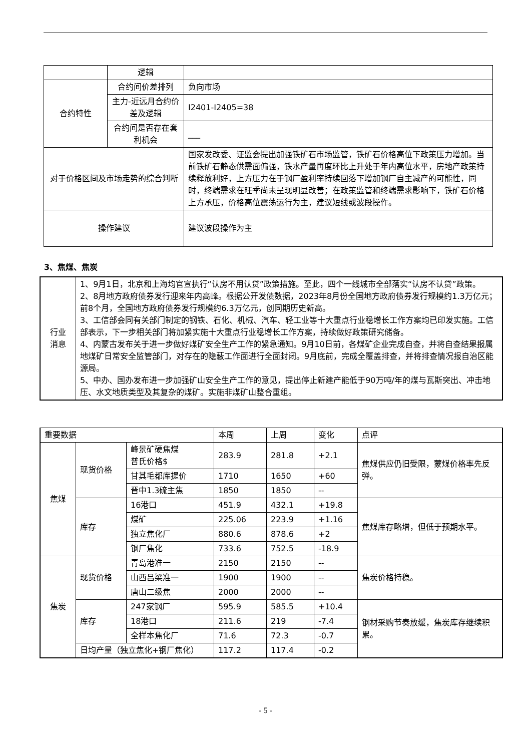| | 逻辑 | |
| 合约特性 | 合约间价差排列 | 负向市场 |
| | 主力-近远月合约价差及逻辑 | I2401-I2405=38 |
| | 合约间是否存在套利机会 | ___ |
| 对于价格区间及市场走势的综合判断 | | 国家发改委、证监会提出加强铁矿石市场监管，铁矿石价格高位下政策压力增加。当前铁矿石静态供需面偏强，铁水产量再度环比上升处于年内高位水平，房地产政策持续释放利好，上方压力在于钢厂盈利率持续回落下增加钢厂自主减产的可能性，同时，终端需求在旺季尚未呈现明显改善；在政策监管和终端需求影响下，铁矿石价格上方承压，价格高位震荡运行为主，建议短线或波段操作。 |
| 操作建议 | | 建议波段操作为主 |
3、焦煤、焦炭
| 行业 消息 | 1、9月1日，北京和上海均官宣执行“认房不用认贷”政策措施。至此，四个一线城市全部落实“认房不认贷”政策。 2、8月地方政府债券发行迎来年内高峰。根据公开发债数据，2023年8月份全国地方政府债券发行规模约1.3万亿元；前8个月，全国地方政府债券发行规模约6.3万亿元，创同期历史新高。 3、工信部会同有关部门制定的钢铁、石化、机械、汽车、轻工业等十大重点行业稳增长工作方案均已印发实施。工信部表示，下一步相关部门将加紧实施十大重点行业稳增长工作方案，持续做好政策研究储备。 4、内蒙古发布关于进一步做好煤矿安全生产工作的紧急通知。9月10日前，各煤矿企业完成自查，并将自查结果报属地煤矿日常安全监管部门，对存在的隐蔽工作面进行全面封闭。9月底前，完成全覆盖排查，并将排查情况报自治区能源局。 5、中办、国办发布进一步加强矿山安全生产工作的意见，提出停止新建产能低于90万吨/年的煤与瓦斯突出、冲击地压、水文地质类型及其复杂的煤矿。实施非煤矿山整合重组。 |
| 重要数据 | | | 本周 | 上周 | 变化 | 点评 |
| 焦煤 | 现货价格 | 峰景矿硬焦煤 普氏价格$ | 283.9 | 281.8 | +2.1 | 焦煤供应仍旧受限，蒙煤价格率先反弹。 |
| | | 甘其毛都库提价 | 1710 | 1650 | +60 | |
| | | 晋中1.3硫主焦 | 1850 | 1850 | -- | |
| | 库存 | 16港口 | 451.9 | 432.1 | +19.8 | 焦煤库存略增，但低于预期水平。 |
| | | 煤矿 | 225.06 | 223.9 | +1.16 | |
| | | 独立焦化厂 | 880.6 | 878.6 | +2 | |
| | | 钢厂焦化 | 733.6 | 752.5 | -18.9 | |
| 焦炭 | 现货价格 | 青岛港准一 | 2150 | 2150 | -- | 焦炭价格持稳。 |
| | | 山西吕梁准一 | 1900 | 1900 | -- | |
| | | 唐山二级焦 | 2000 | 2000 | -- | |
| | 库存 | 247家钢厂 | 595.9 | 585.5 | +10.4 | 钢材采购节奏放缓，焦炭库存继续积累。 |
| | | 18港口 | 211.6 | 219 | -7.4 | |
| | | 全样本焦化厂 | 71.6 | 72.3 | -0.7 | |
| | 日均产量（独立焦化+钢厂焦化） | | 117.2 | 117.4 | -0.2 | |
- 5 -